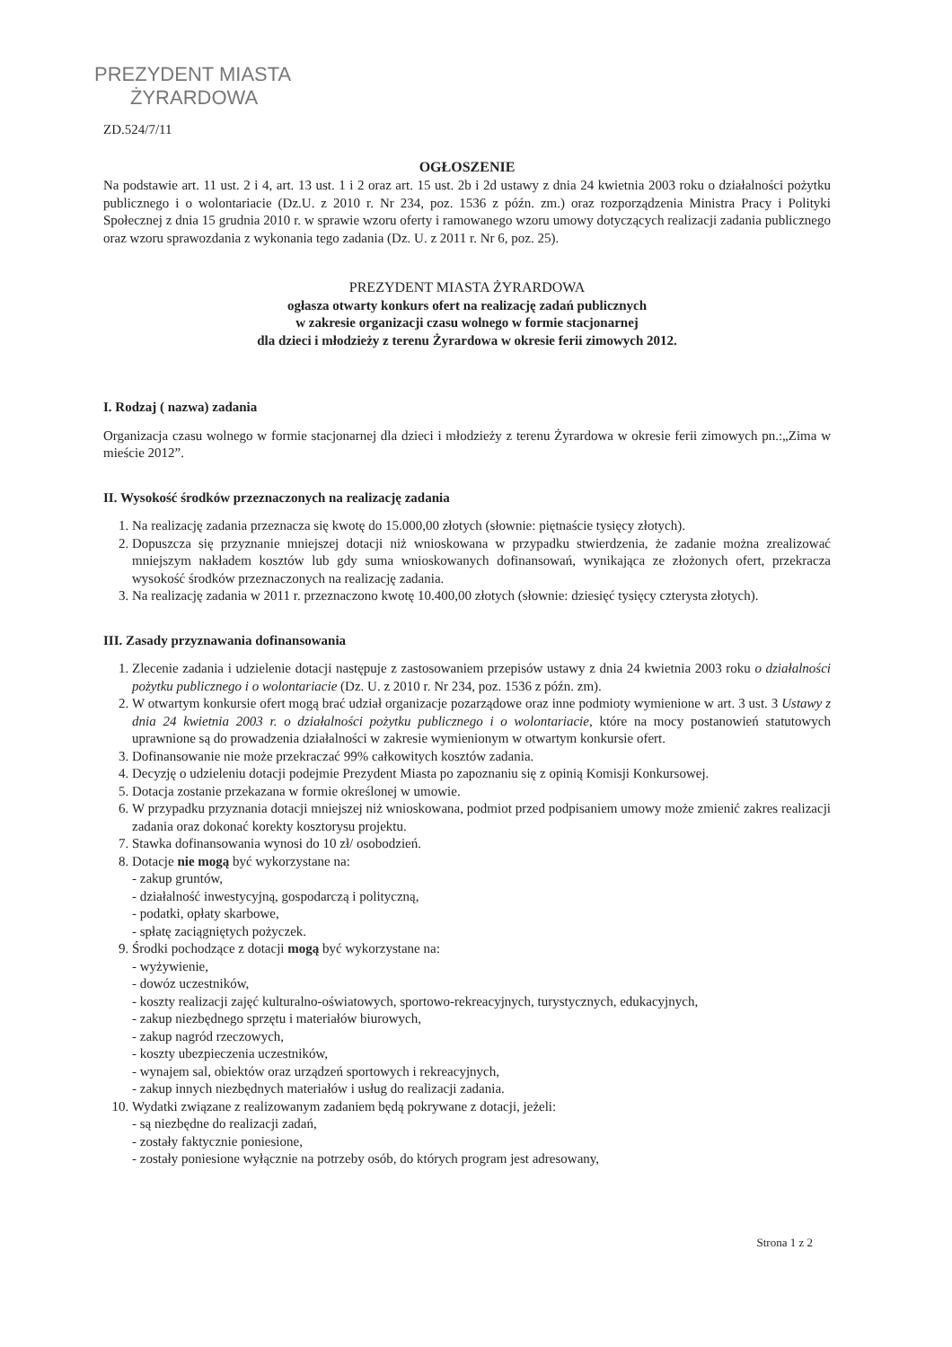PREZYDENT MIASTA
ŻYRARDOWA
ZD.524/7/11
OGŁOSZENIE
Na podstawie art. 11 ust. 2 i 4, art. 13 ust. 1 i 2 oraz art. 15 ust. 2b i 2d ustawy z dnia 24 kwietnia 2003 roku o działalności pożytku publicznego i o wolontariacie (Dz.U. z 2010 r. Nr 234, poz. 1536 z późn. zm.) oraz rozporządzenia Ministra Pracy i Polityki Społecznej z dnia 15 grudnia 2010 r. w sprawie wzoru oferty i ramowanego wzoru umowy dotyczących realizacji zadania publicznego oraz wzoru sprawozdania z wykonania tego zadania (Dz. U. z 2011 r. Nr 6, poz. 25).
PREZYDENT MIASTA ŻYRARDOWA
ogłasza otwarty konkurs ofert na realizację zadań publicznych
w zakresie organizacji czasu wolnego w formie stacjonarnej
dla dzieci i młodzieży z terenu Żyrardowa w okresie ferii zimowych 2012.
I. Rodzaj ( nazwa) zadania
Organizacja czasu wolnego w formie stacjonarnej dla dzieci i młodzieży z terenu Żyrardowa w okresie ferii zimowych pn.:„Zima w mieście 2012”.
II. Wysokość środków przeznaczonych na realizację zadania
1. Na realizację zadania przeznacza się kwotę do 15.000,00 złotych (słownie: piętnaście tysięcy złotych).
2. Dopuszcza się przyznanie mniejszej dotacji niż wnioskowana w przypadku stwierdzenia, że zadanie można zrealizować mniejszym nakładem kosztów lub gdy suma wnioskowanych dofinansowań, wynikająca ze złożonych ofert, przekracza wysokość środków przeznaczonych na realizację zadania.
3. Na realizację zadania w 2011 r. przeznaczono kwotę 10.400,00 złotych (słownie: dziesięć tysięcy czterysta złotych).
III. Zasady przyznawania dofinansowania
1. Zlecenie zadania i udzielenie dotacji następuje z zastosowaniem przepisów ustawy z dnia 24 kwietnia 2003 roku o działalności pożytku publicznego i o wolontariacie (Dz. U. z 2010 r. Nr 234, poz. 1536 z późn. zm).
2. W otwartym konkursie ofert mogą brać udział organizacje pozarządowe oraz inne podmioty wymienione w art. 3 ust. 3 Ustawy z dnia 24 kwietnia 2003 r. o działalności pożytku publicznego i o wolontariacie, które na mocy postanowień statutowych uprawnione są do prowadzenia działalności w zakresie wymienionym w otwartym konkursie ofert.
3. Dofinansowanie nie może przekraczać 99% całkowitych kosztów zadania.
4. Decyzję o udzieleniu dotacji podejmie Prezydent Miasta po zapoznaniu się z opinią Komisji Konkursowej.
5. Dotacja zostanie przekazana w formie określonej w umowie.
6. W przypadku przyznania dotacji mniejszej niż wnioskowana, podmiot przed podpisaniem umowy może zmienić zakres realizacji zadania oraz dokonać korekty kosztorysu projektu.
7. Stawka dofinansowania wynosi do 10 zł/ osobodzień.
8. Dotacje nie mogą być wykorzystane na:
- zakup gruntów,
- działalność inwestycyjną, gospodarczą i polityczną,
- podatki, opłaty skarbowe,
- spłatę zaciągniętych pożyczek.
9. Środki pochodzące z dotacji mogą być wykorzystane na:
- wyżywienie,
- dowóz uczestników,
- koszty realizacji zajęć kulturalno-oświatowych, sportowo-rekreacyjnych, turystycznych, edukacyjnych,
- zakup niezbędnego sprzętu i materiałów biurowych,
- zakup nagród rzeczowych,
- koszty ubezpieczenia uczestników,
- wynajem sal, obiektów oraz urządzeń sportowych i rekreacyjnych,
- zakup innych niezbędnych materiałów i usług do realizacji zadania.
10. Wydatki związane z realizowanym zadaniem będą pokrywane z dotacji, jeżeli:
- są niezbędne do realizacji zadań,
- zostały faktycznie poniesione,
- zostały poniesione wyłącznie na potrzeby osób, do których program jest adresowany,
Strona 1 z 2